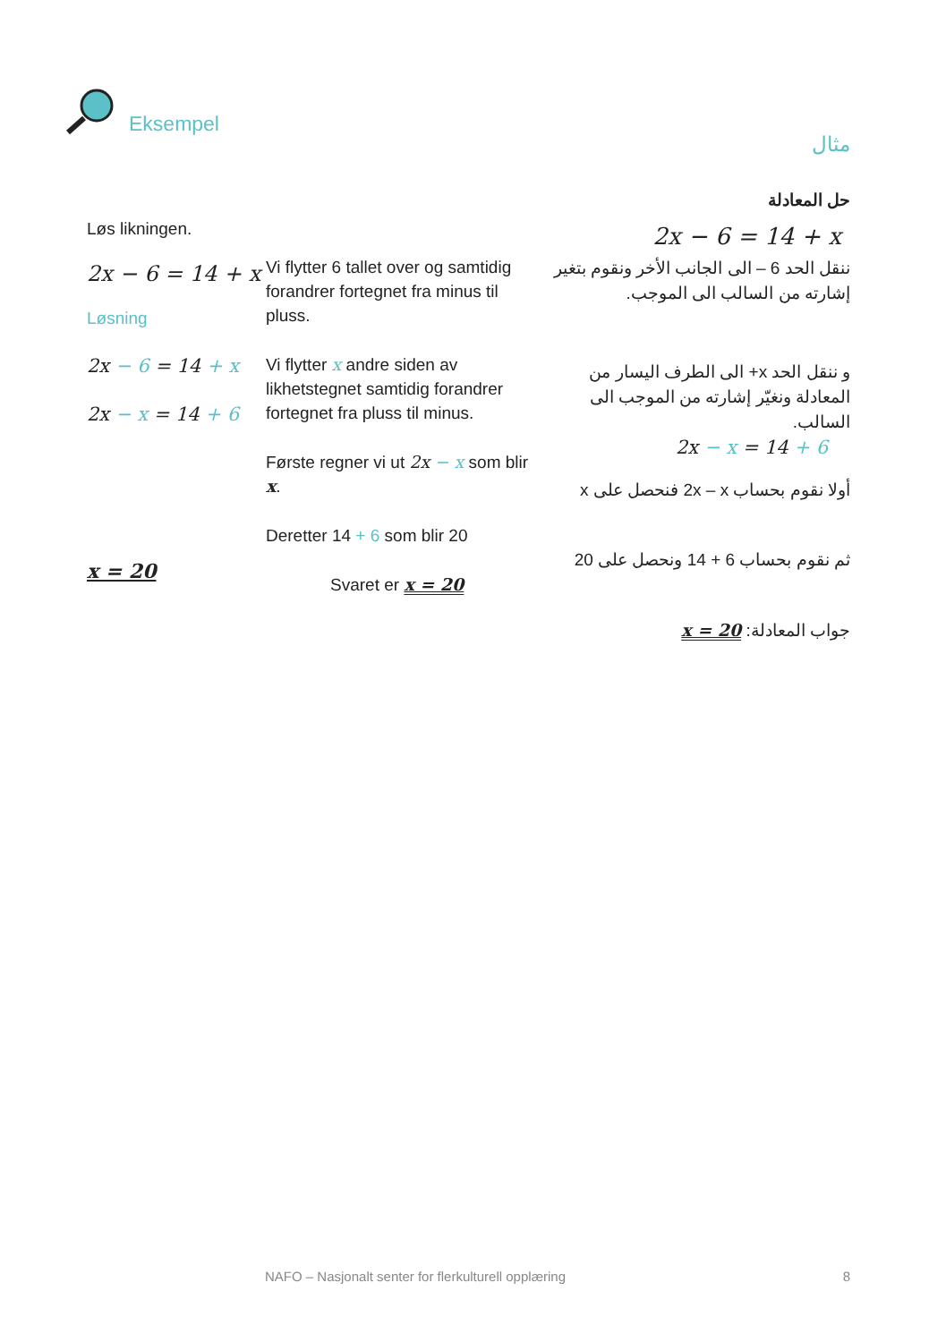Eksempel
مثال
Løs likningen.
2x − 6 = 14 + x
Løsning
2x − 6 = 14 + x
2x − x = 14 + 6
x = 20
Vi flytter 6 tallet over og samtidig forandrer fortegnet fra minus til pluss.
Vi flytter x andre siden av likhetstegnet samtidig forandrer fortegnet fra pluss til minus.
Første regner vi ut 2x − x som blir x.
Deretter 14 + 6 som blir 20
Svaret er x = 20
حل المعادلة
2x − 6 = 14 + x
ننقل الحد 6 – الى الجانب الأخر ونقوم بتغير إشارته من السالب الى الموجب.
و ننقل الحد x+ الى الطرف اليسار من المعادلة ونغيّر إشارته من الموجب الى السالب.
2x − x = 14 + 6
أولا نقوم بحساب 2x – x فنحصل على x
ثم نقوم بحساب 6 + 14 ونحصل على 20
جواب المعادلة: x = 20
NAFO – Nasjonalt senter for flerkulturell opplæring
8